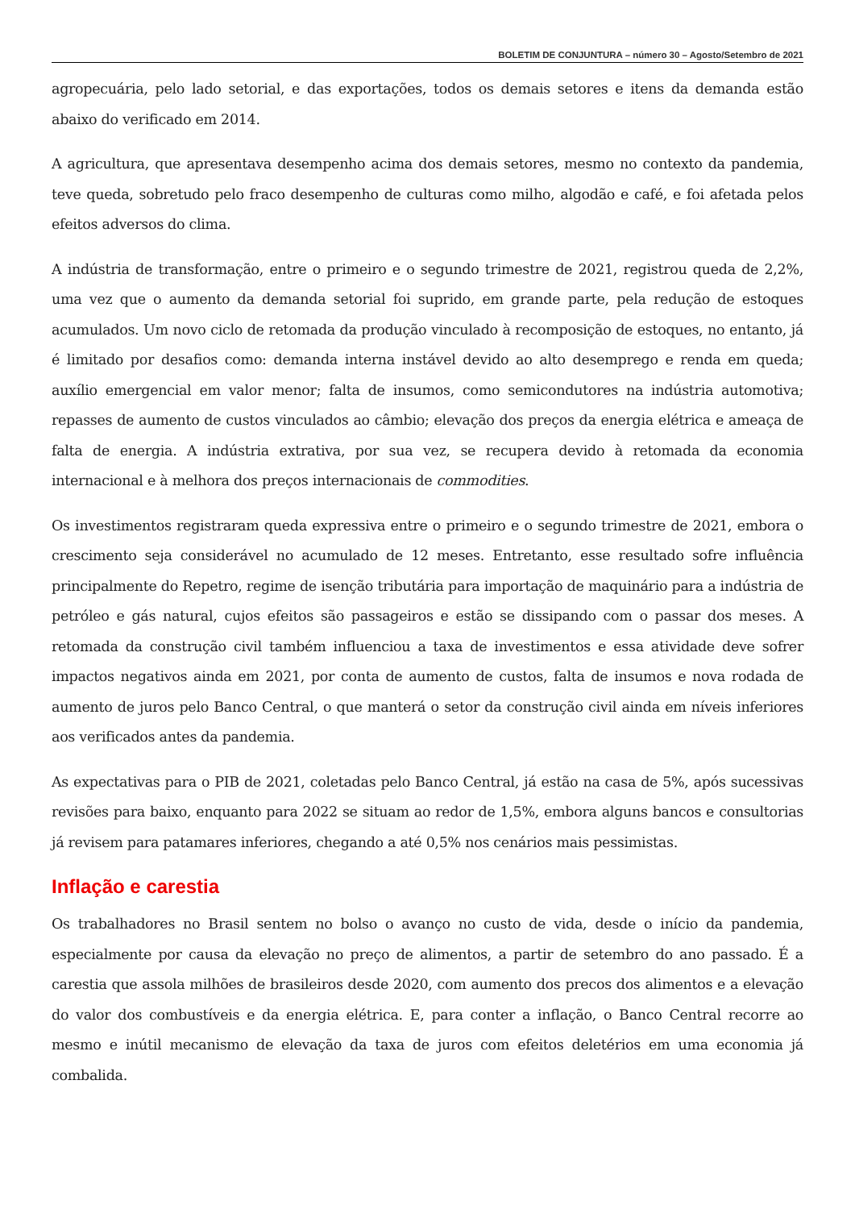BOLETIM DE CONJUNTURA – número 30 – Agosto/Setembro de 2021
agropecuária, pelo lado setorial, e das exportações, todos os demais setores e itens da demanda estão abaixo do verificado em 2014.
A agricultura, que apresentava desempenho acima dos demais setores, mesmo no contexto da pandemia, teve queda, sobretudo pelo fraco desempenho de culturas como milho, algodão e café, e foi afetada pelos efeitos adversos do clima.
A indústria de transformação, entre o primeiro e o segundo trimestre de 2021, registrou queda de 2,2%, uma vez que o aumento da demanda setorial foi suprido, em grande parte, pela redução de estoques acumulados. Um novo ciclo de retomada da produção vinculado à recomposição de estoques, no entanto, já é limitado por desafios como: demanda interna instável devido ao alto desemprego e renda em queda; auxílio emergencial em valor menor; falta de insumos, como semicondutores na indústria automotiva; repasses de aumento de custos vinculados ao câmbio; elevação dos preços da energia elétrica e ameaça de falta de energia. A indústria extrativa, por sua vez, se recupera devido à retomada da economia internacional e à melhora dos preços internacionais de commodities.
Os investimentos registraram queda expressiva entre o primeiro e o segundo trimestre de 2021, embora o crescimento seja considerável no acumulado de 12 meses. Entretanto, esse resultado sofre influência principalmente do Repetro, regime de isenção tributária para importação de maquinário para a indústria de petróleo e gás natural, cujos efeitos são passageiros e estão se dissipando com o passar dos meses. A retomada da construção civil também influenciou a taxa de investimentos e essa atividade deve sofrer impactos negativos ainda em 2021, por conta de aumento de custos, falta de insumos e nova rodada de aumento de juros pelo Banco Central, o que manterá o setor da construção civil ainda em níveis inferiores aos verificados antes da pandemia.
As expectativas para o PIB de 2021, coletadas pelo Banco Central, já estão na casa de 5%, após sucessivas revisões para baixo, enquanto para 2022 se situam ao redor de 1,5%, embora alguns bancos e consultorias já revisem para patamares inferiores, chegando a até 0,5% nos cenários mais pessimistas.
Inflação e carestia
Os trabalhadores no Brasil sentem no bolso o avanço no custo de vida, desde o início da pandemia, especialmente por causa da elevação no preço de alimentos, a partir de setembro do ano passado. É a carestia que assola milhões de brasileiros desde 2020, com aumento dos precos dos alimentos e a elevação do valor dos combustíveis e da energia elétrica. E, para conter a inflação, o Banco Central recorre ao mesmo e inútil mecanismo de elevação da taxa de juros com efeitos deletérios em uma economia já combalida.